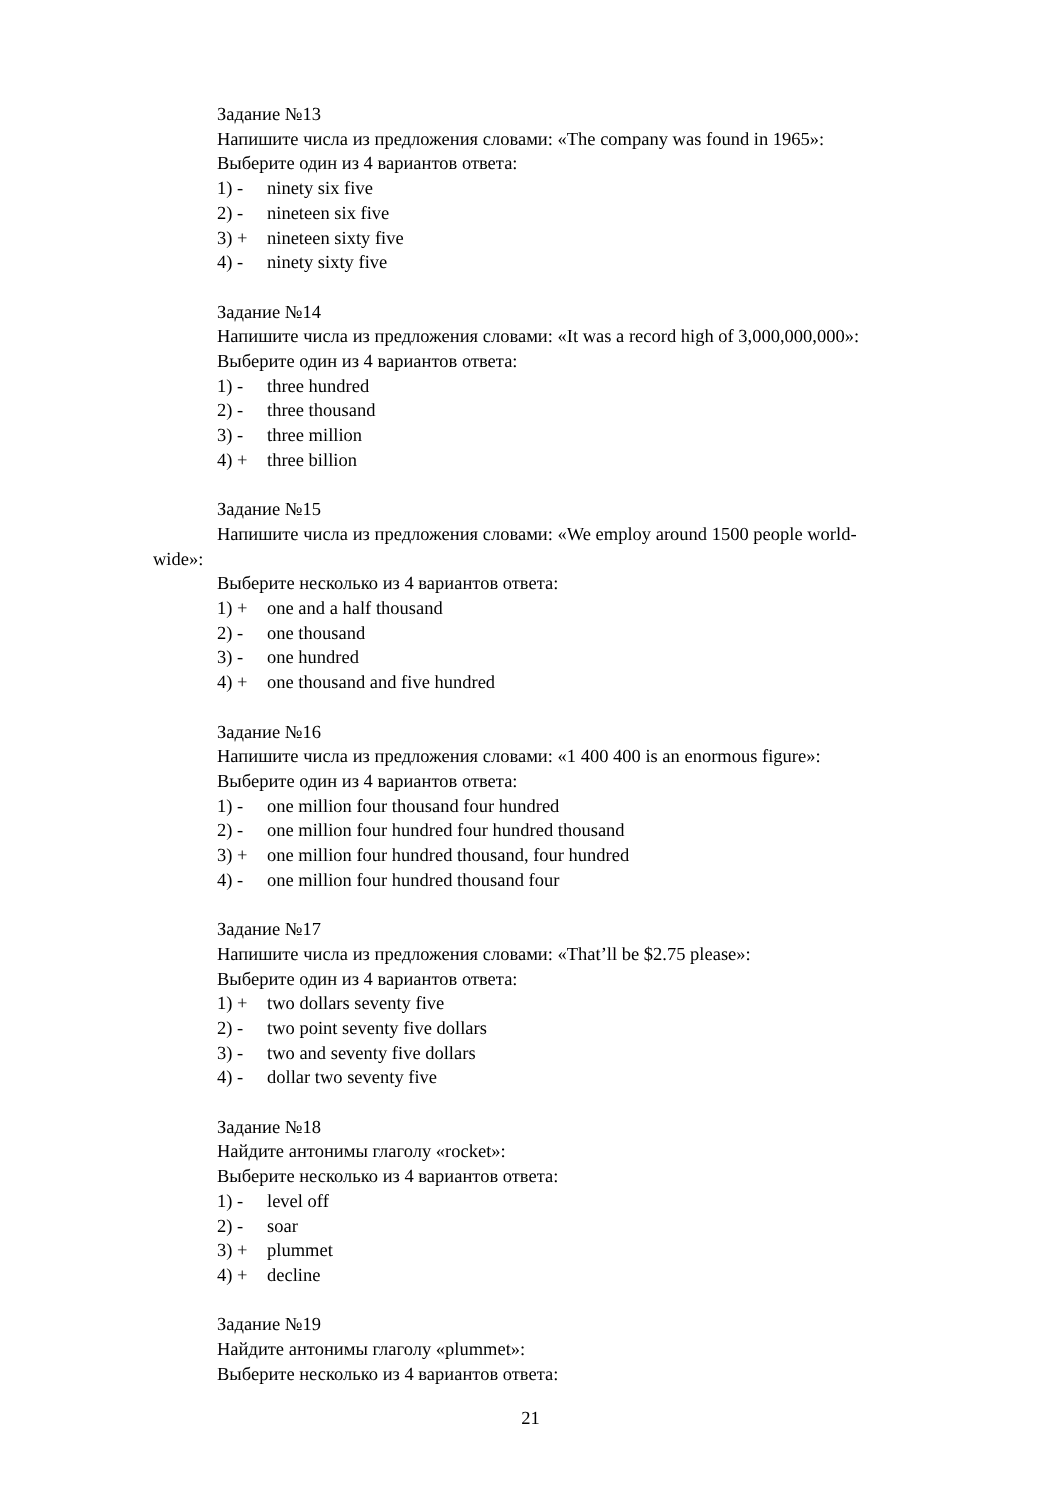Задание №13
Напишите числа из предложения словами: «The company was found in 1965»:
Выберите один из 4 вариантов ответа:
1) - ninety six five
2) - nineteen six five
3) + nineteen sixty five
4) - ninety sixty five
Задание №14
Напишите числа из предложения словами: «It was a record high of 3,000,000,000»:
Выберите один из 4 вариантов ответа:
1) - three hundred
2) - three thousand
3) - three million
4) + three billion
Задание №15
Напишите числа из предложения словами: «We employ around 1500 people world-
wide»:
Выберите несколько из 4 вариантов ответа:
1) + one and a half thousand
2) - one thousand
3) - one hundred
4) + one thousand and five hundred
Задание №16
Напишите числа из предложения словами: «1 400 400 is an enormous figure»:
Выберите один из 4 вариантов ответа:
1) - one million four thousand four hundred
2) - one million four hundred four hundred thousand
3) + one million four hundred thousand, four hundred
4) - one million four hundred thousand four
Задание №17
Напишите числа из предложения словами: «That’ll be $2.75 please»:
Выберите один из 4 вариантов ответа:
1) + two dollars seventy five
2) - two point seventy five dollars
3) - two and seventy five dollars
4) - dollar two seventy five
Задание №18
Найдите антонимы глаголу «rocket»:
Выберите несколько из 4 вариантов ответа:
1) - level off
2) - soar
3) + plummet
4) + decline
Задание №19
Найдите антонимы глаголу «plummet»:
Выберите несколько из 4 вариантов ответа:
21